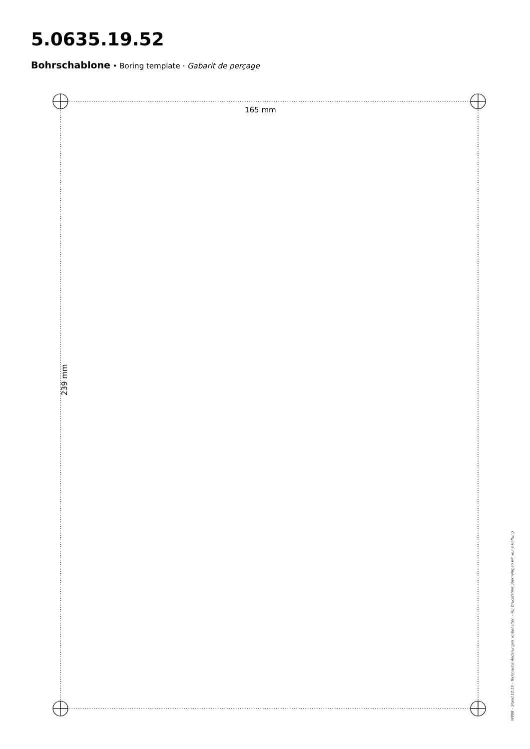5.0635.19.52
Bohrschablone • Boring template · Gabarit de perçage
165 mm
239 mm
W888 – Stand 12.19 – Technische Änderungen vorbehalten – Für Druckfehler übernehmen wir keine Haftung